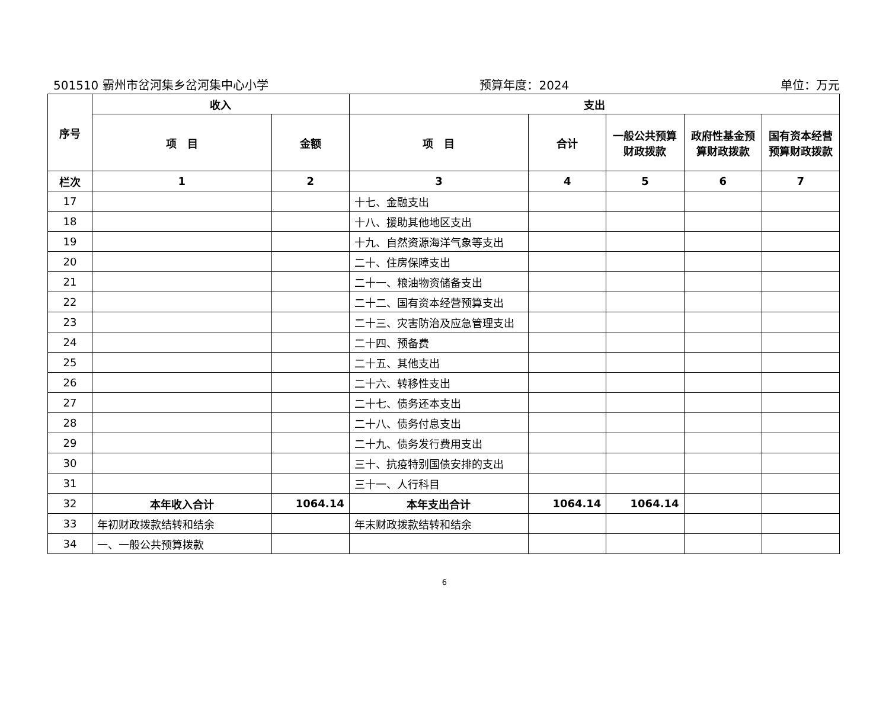501510 霸州市岔河集乡岔河集中心小学 预算年度：2024 单位：万元
| 序号 | 收入 | | 支出 | | | | |
| --- | --- | --- | --- | --- | --- | --- | --- |
| | 项 目 | 金额 | 项 目 | 合计 | 一般公共预算财政拨款 | 政府性基金预算财政拨款 | 国有资本经营预算财政拨款 |
| 栏次 | 1 | 2 | 3 | 4 | 5 | 6 | 7 |
| 17 | | | 十七、金融支出 | | | | |
| 18 | | | 十八、援助其他地区支出 | | | | |
| 19 | | | 十九、自然资源海洋气象等支出 | | | | |
| 20 | | | 二十、住房保障支出 | | | | |
| 21 | | | 二十一、粮油物资储备支出 | | | | |
| 22 | | | 二十二、国有资本经营预算支出 | | | | |
| 23 | | | 二十三、灾害防治及应急管理支出 | | | | |
| 24 | | | 二十四、预备费 | | | | |
| 25 | | | 二十五、其他支出 | | | | |
| 26 | | | 二十六、转移性支出 | | | | |
| 27 | | | 二十七、债务还本支出 | | | | |
| 28 | | | 二十八、债务付息支出 | | | | |
| 29 | | | 二十九、债务发行费用支出 | | | | |
| 30 | | | 三十、抗疫特别国债安排的支出 | | | | |
| 31 | | | 三十一、人行科目 | | | | |
| 32 | 本年收入合计 | 1064.14 | 本年支出合计 | 1064.14 | 1064.14 | | |
| 33 | 年初财政拨款结转和结余 | | 年末财政拨款结转和结余 | | | | |
| 34 | 一、一般公共预算拨款 | | | | | | |
6